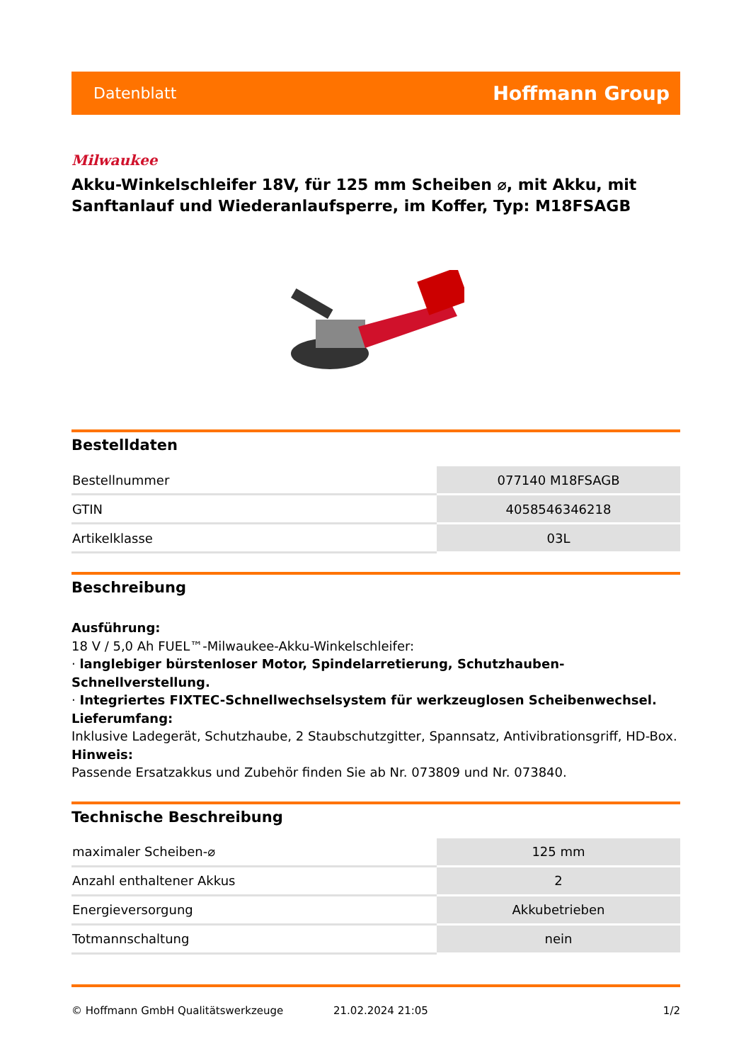Datenblatt Hoffmann Group
Milwaukee
Akku-Winkelschleifer 18V, für 125 mm Scheiben ⌀, mit Akku, mit Sanftanlauf und Wiederanlaufsperre, im Koffer, Typ: M18FSAGB
Bestelldaten
| Bestellnummer | 077140 M18FSAGB |
| GTIN | 4058546346218 |
| Artikelklasse | 03L |
Beschreibung
Ausführung:
18 V / 5,0 Ah FUEL™-Milwaukee-Akku-Winkelschleifer:
· langlebiger bürstenloser Motor, Spindelarretierung, Schutzhauben-Schnellverstellung.
· Integriertes FIXTEC-Schnellwechselsystem für werkzeuglosen Scheibenwechsel.
Lieferumfang:
Inklusive Ladegerät, Schutzhaube, 2 Staubschutzgitter, Spannsatz, Antivibrationsgriff, HD-Box.
Hinweis:
Passende Ersatzakkus und Zubehör finden Sie ab Nr. 073809 und Nr. 073840.
Technische Beschreibung
| maximaler Scheiben-⌀ | 125 mm |
| Anzahl enthaltener Akkus | 2 |
| Energieversorgung | Akkubetrieben |
| Totmannschaltung | nein |
© Hoffmann GmbH Qualitätswerkzeuge 21.02.2024 21:05 1/2